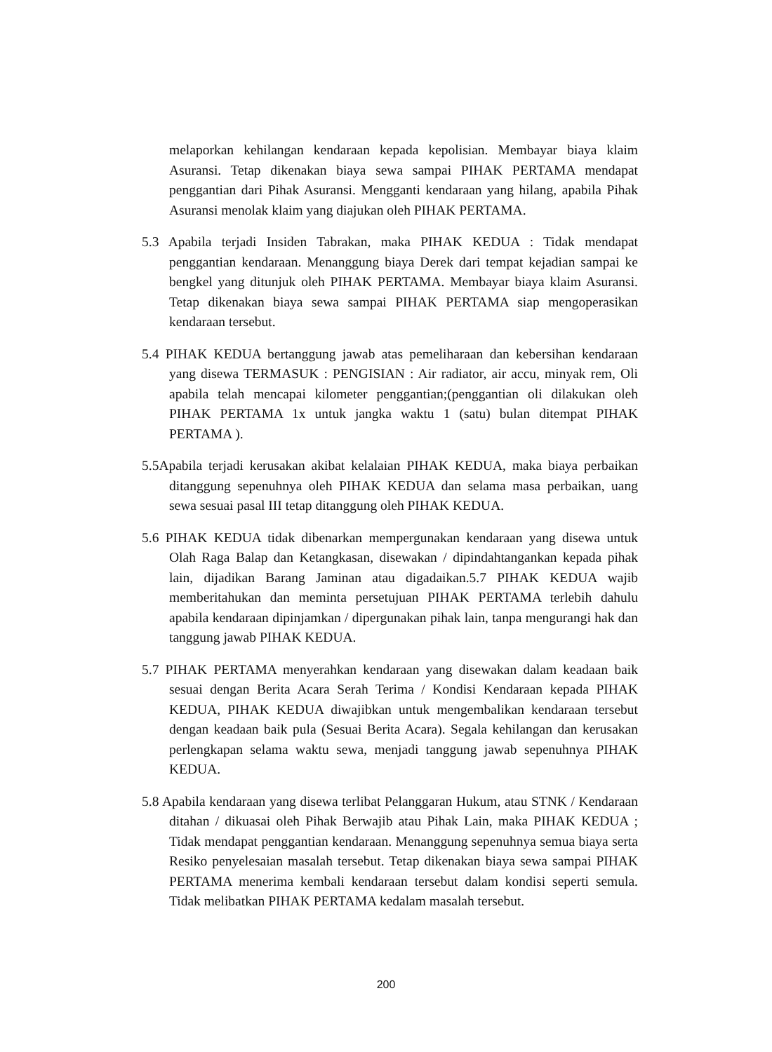melaporkan kehilangan kendaraan kepada kepolisian. Membayar biaya klaim Asuransi. Tetap dikenakan biaya sewa sampai PIHAK PERTAMA mendapat penggantian dari Pihak Asuransi. Mengganti kendaraan yang hilang, apabila Pihak Asuransi menolak klaim yang diajukan oleh PIHAK PERTAMA.
5.3 Apabila terjadi Insiden Tabrakan, maka PIHAK KEDUA : Tidak mendapat penggantian kendaraan. Menanggung biaya Derek dari tempat kejadian sampai ke bengkel yang ditunjuk oleh PIHAK PERTAMA. Membayar biaya klaim Asuransi. Tetap dikenakan biaya sewa sampai PIHAK PERTAMA siap mengoperasikan kendaraan tersebut.
5.4 PIHAK KEDUA bertanggung jawab atas pemeliharaan dan kebersihan kendaraan yang disewa TERMASUK : PENGISIAN : Air radiator, air accu, minyak rem, Oli apabila telah mencapai kilometer penggantian;(penggantian oli dilakukan oleh PIHAK PERTAMA 1x untuk jangka waktu 1 (satu) bulan ditempat PIHAK PERTAMA ).
5.5Apabila terjadi kerusakan akibat kelalaian PIHAK KEDUA, maka biaya perbaikan ditanggung sepenuhnya oleh PIHAK KEDUA dan selama masa perbaikan, uang sewa sesuai pasal III tetap ditanggung oleh PIHAK KEDUA.
5.6 PIHAK KEDUA tidak dibenarkan mempergunakan kendaraan yang disewa untuk Olah Raga Balap dan Ketangkasan, disewakan / dipindahtangankan kepada pihak lain, dijadikan Barang Jaminan atau digadaikan.5.7 PIHAK KEDUA wajib memberitahukan dan meminta persetujuan PIHAK PERTAMA terlebih dahulu apabila kendaraan dipinjamkan / dipergunakan pihak lain, tanpa mengurangi hak dan tanggung jawab PIHAK KEDUA.
5.7 PIHAK PERTAMA menyerahkan kendaraan yang disewakan dalam keadaan baik sesuai dengan Berita Acara Serah Terima / Kondisi Kendaraan kepada PIHAK KEDUA, PIHAK KEDUA diwajibkan untuk mengembalikan kendaraan tersebut dengan keadaan baik pula (Sesuai Berita Acara). Segala kehilangan dan kerusakan perlengkapan selama waktu sewa, menjadi tanggung jawab sepenuhnya PIHAK KEDUA.
5.8 Apabila kendaraan yang disewa terlibat Pelanggaran Hukum, atau STNK / Kendaraan ditahan / dikuasai oleh Pihak Berwajib atau Pihak Lain, maka PIHAK KEDUA ; Tidak mendapat penggantian kendaraan. Menanggung sepenuhnya semua biaya serta Resiko penyelesaian masalah tersebut. Tetap dikenakan biaya sewa sampai PIHAK PERTAMA menerima kembali kendaraan tersebut dalam kondisi seperti semula. Tidak melibatkan PIHAK PERTAMA kedalam masalah tersebut.
200